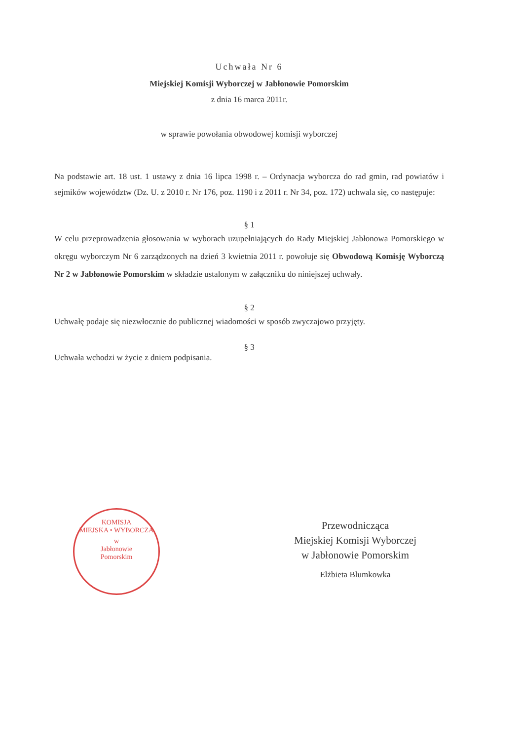Uchwała Nr 6
Miejskiej Komisji Wyborczej w Jabłonowie Pomorskim
z dnia 16 marca 2011r.
w sprawie powołania obwodowej komisji wyborczej
Na podstawie art. 18 ust. 1 ustawy z dnia 16 lipca 1998 r. – Ordynacja wyborcza do rad gmin, rad powiatów i sejmików województw (Dz. U. z 2010 r. Nr 176, poz. 1190 i z 2011 r. Nr 34, poz. 172) uchwala się, co następuje:
§ 1
W celu przeprowadzenia głosowania w wyborach uzupełniających do Rady Miejskiej Jabłonowa Pomorskiego w okręgu wyborczym Nr 6 zarządzonych na dzień 3 kwietnia 2011 r. powołuje się Obwodową Komisję Wyborczą Nr 2 w Jabłonowie Pomorskim w składzie ustalonym w załączniku do niniejszej uchwały.
§ 2
Uchwałę podaje się niezwłocznie do publicznej wiadomości w sposób zwyczajowo przyjęty.
§ 3
Uchwała wchodzi w życie z dniem podpisania.
KOMISJA
MIEJSKA • WYBORCZA
w
Jabłonowie
Pomorskim
Przewodnicząca
Miejskiej Komisji Wyborczej
w Jabłonowie Pomorskim
Elżbieta Blumkowka